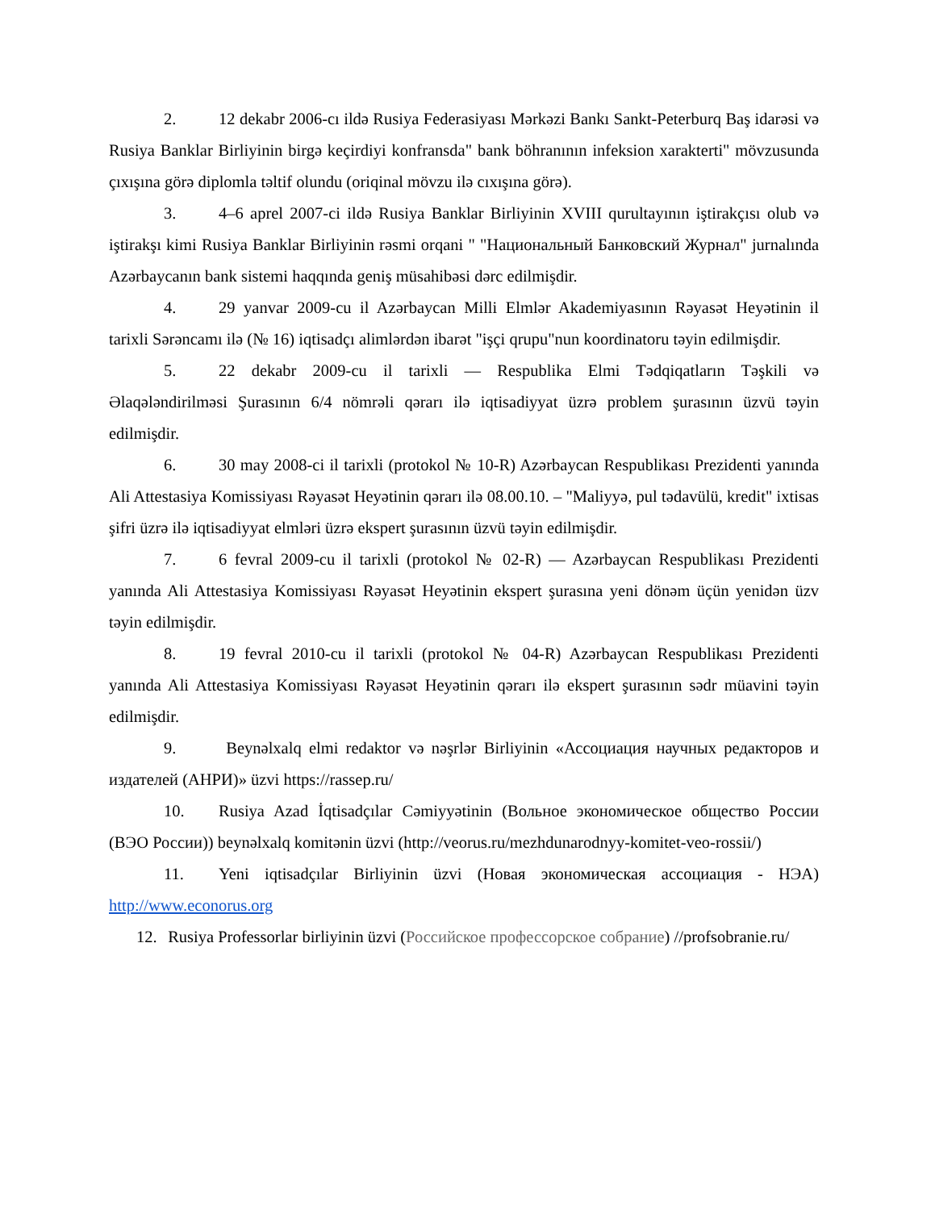2. 12 dekabr 2006-cı ildə Rusiya Federasiyası Mərkəzi Bankı Sankt-Peterburq Baş idarəsi və Rusiya Banklar Birliyinin birgə keçirdiyi konfransda" bank böhranının infeksion xarakterti" mövzusunda çıxışına görə diplomla təltif olundu (oriqinal mövzu ilə cıxışına görə).
3. 4–6 aprel 2007-ci ildə Rusiya Banklar Birliyinin XVIII qurultayının iştirakçısı olub və iştirakşı kimi Rusiya Banklar Birliyinin rəsmi orqani " "Национальный Банковский Журнал" jurnalında Azərbaycanın bank sistemi haqqında geniş müsahibəsi dərc edilmişdir.
4. 29 yanvar 2009-cu il Azərbaycan Milli Elmlər Akademiyasının Rəyasət Heyətinin il tarixli Sərəncamı ilə (№ 16) iqtisadçı alimlərdən ibarət "işçi qrupu"nun koordinatoru təyin edilmişdir.
5. 22 dekabr 2009-cu il tarixli — Respublika Elmi Tədqiqatların Təşkili və Əlaqələndirilməsi Şurasının 6/4 nömrəli qərarı ilə iqtisadiyyat üzrə problem şurasının üzvü təyin edilmişdir.
6. 30 may 2008-ci il tarixli (protokol № 10-R) Azərbaycan Respublikası Prezidenti yanında Ali Attestasiya Komissiyası Rəyasət Heyətinin qərarı ilə 08.00.10. – "Maliyyə, pul tədavülü, kredit" ixtisas şifri üzrə ilə iqtisadiyyat elmləri üzrə ekspert şurasının üzvü təyin edilmişdir.
7. 6 fevral 2009-cu il tarixli (protokol № 02-R) — Azərbaycan Respublikası Prezidenti yanında Ali Attestasiya Komissiyası Rəyasət Heyətinin ekspert şurasına yeni dönəm üçün yenidən üzv təyin edilmişdir.
8. 19 fevral 2010-cu il tarixli (protokol № 04-R) Azərbaycan Respublikası Prezidenti yanında Ali Attestasiya Komissiyası Rəyasət Heyətinin qərarı ilə ekspert şurasının sədr müavini təyin edilmişdir.
9. Beynəlxalq elmi redaktor və nəşrlər Birliyinin «Ассоциация научных редакторов и издателей (АНРИ)» üzvi https://rassep.ru/
10. Rusiya Azad İqtisadçılar Cəmiyyətinin (Вольное экономическое общество России (ВЭО России)) beynəlxalq komitənin üzvi (http://veorus.ru/mezhdunarodnyy-komitet-veo-rossii/)
11. Yeni iqtisadçılar Birliyinin üzvi (Новая экономическая ассоциация - НЭА) http://www.econorus.org
12. Rusiya Professorlar birliyinin üzvi (Российское профессорское собрание) //profsobranie.ru/